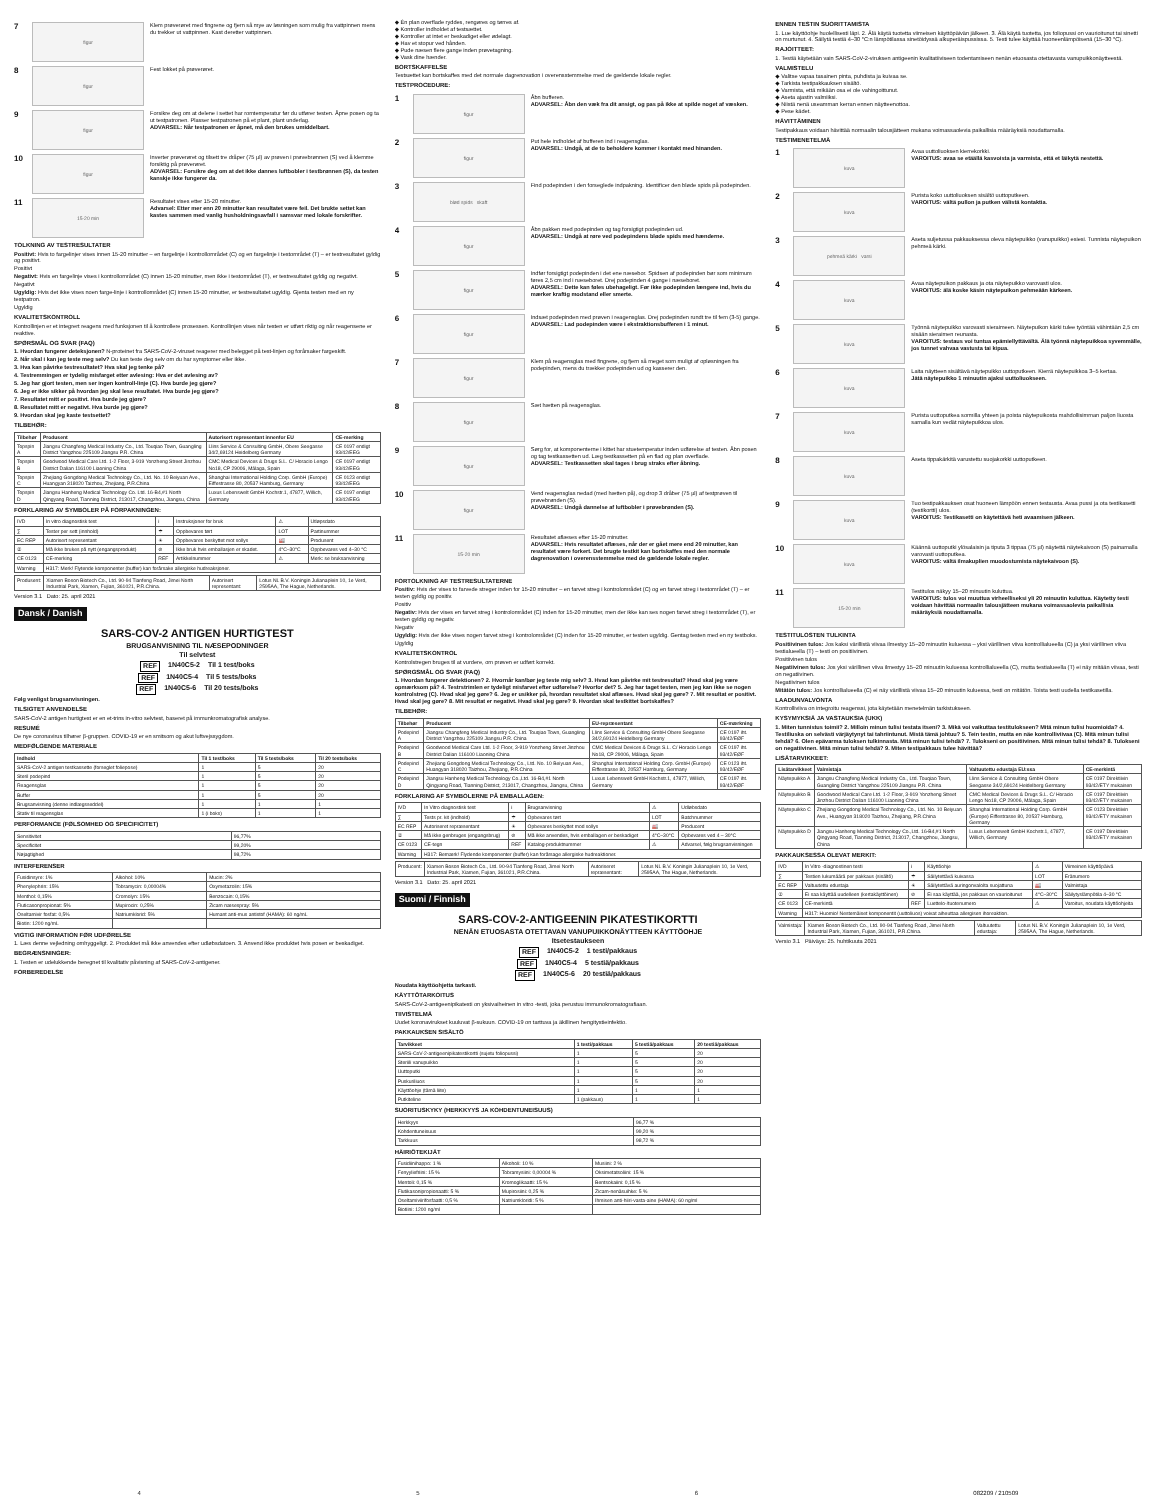7
figur
Klem prøverøret med fingrene og fjern så mye av løsningen som mulig fra vattpinnen mens du trekker ut vattpinnen. Kast deretter vattpinnen.
8
figur
Fest lokket på prøverøret.
9
figur
Forsikre deg om at delene i settet har romtemperatur før du utfører testen. Åpne posen og ta ut testpatronen. Plasser testpatronen på et plant, plant underlag.
ADVARSEL: Når testpatronen er åpnet, må den brukes umiddelbart.
10
figur
Inverter prøverøret og tilsett tre dråper (75 µl) av prøven i prøvebrønnen (S) ved å klemme forsiktig på prøverøret.
ADVARSEL: Forsikre deg om at det ikke dannes luftbobler i testbrønnen (S), da testen kanskje ikke fungerer da.
11
15-20 min
Resultatet vises etter 15-20 minutter.
Advarsel: Etter mer enn 20 minutter kan resultatet være feil. Det brukte settet kan kastes sammen med vanlig husholdningsavfall i samsvar med lokale forskrifter.
TOLKNING AV TESTRESULTATER
Positivt: Hvis to fargelinjer vises innen 15-20 minutter – en fargelinje i kontrollområdet (C) og en fargelinje i testområdet (T) – er testresultatet gyldig og positivt.
Positivt
Negativt: Hvis en fargelinje vises i kontrollområdet (C) innen 15-20 minutter, men ikke i testområdet (T), er testresultatet gyldig og negativt.
Negativt
Ugyldig: Hvis det ikke vises noen farge-linje i kontrollområdet (C) innen 15-20 minutter, er testresultatet ugyldig. Gjenta testen med en ny testpatron.
Ugyldig
KVALITETSKONTROLL
Kontrollinjen er et integrert reagens med funksjonen til å kontrollere prosessen. Kontrollinjen vises når testen er utført riktig og når reagensene er reaktive.
SPØRSMÅL OG SVAR (FAQ)
1. Hvordan fungerer deteksjonen? N-proteinet fra SARS-CoV-2-viruset reagerer med belegget på test-linjen og forårsaker fargeskift.
2. Når skal i kan jeg teste meg selv? Du kan teste deg selv om du har symptomer eller ikke.
3. Hva kan påvirke testresultatet? Hva skal jeg tenke på?
4. Testremmingen er tydelig misfarget etter avlesing: Hva er det avlesing av?
5. Jeg har gjort testen, men ser ingen kontroll-linje (C). Hva burde jeg gjøre?
6. Jeg er ikke sikker på hvordan jeg skal lese resultatet. Hva burde jeg gjøre?
7. Resultatet mitt er positivt. Hva burde jeg gjøre?
8. Resultatet mitt er negativt. Hva burde jeg gjøre?
9. Hvordan skal jeg kaste testsettet?
TILBEHØR:
| Tilbehør | Produsent | Autorisert representant innenfor EU | CE-merking |
| --- | --- | --- | --- |
| Topspin A | Jiangsu Changfeng Medical Industry Co., Ltd. Touqiao Town, Guangling District Yangzhou 225109 Jiangsu P.R. China | Llins Service & Consulting GmbH, Obere Seegasse 34/2,69124 Heidelberg Germany | CE 0197 endigt 93/42/EEG |
| Topspin B | Goodwood Medical Care Ltd. 1-2 Floor, 3-919 Yonzheng Street Jinzhou District Dalian 116100 Liaoning China | CMC Medical Devices & Drugs S.L. C/ Horacio Lengo No18, CP 29006, Málaga, Spain | CE 0197 endigt 93/42/EEG |
| Topspin C | Zhejiang Gongdong Medical Technology Co., Ltd. No. 10 Beiyuan Ave., Huangyan 318020 Taizhou, Zhejiang, P.R.China | Shanghai International Holding Corp. GmbH (Europe) Eiffestrasse 80, 20537 Hamburg, Germany | CE 0123 endigt 93/42/EEG |
| Topspin D | Jiangsu Hanheng Medical Technology Co. Ltd. 16-B4,#1 North Qingyang Road, Tianning District, 213017, Changzhou, Jiangsu, China | Luxus Lebenswelt GmbH Kochstr.1, 47877, Willich, Germany | CE 0197 endigt 93/42/EEG |
FORKLARING AV SYMBOLER PÅ FORPAKNINGEN:
| IVD | In vitro diagnostisk test | i | Instruksjoner for bruk | ⚠ | Utløpsdato |
| ∑ | Tester per sett (innhold) | ☂ | Oppbevares tørt | LOT | Partinummer |
| EC REP | Autorisert representant | ☀ | Oppbevares beskyttet mot sollys | 🏭 | Produsent |
| ② | Må ikke brukes på nytt (engangsprodukt) | ⊘ | Ikke bruk hvis emballasjen er skadet. | 4°C–30°C | Oppbevares ved 4–30 °C |
| CE 0123 | CE-merking | REF | Artikkelnummer | ⚠ | Merk: se bruksanvisning |
| Warning | H317: Merk! Flytende komponenter (buffer) kan forårsake allergiske hudreaksjoner. | | | | |
| Produsent: | Xiamen Boson Biotech Co., Ltd. 90-94 Tianfeng Road, Jimei North Industrial Park, Xiamen, Fujian, 361021, P.R.China. | Autorisert representant: | Lotus NL B.V. Koningin Julianaplein 10, 1e Verd, 2595AA, The Hague, Netherlands. |
Version 3.1 Dato: 25. april 2021
Dansk / Danish
SARS-COV-2 ANTIGEN HURTIGTEST
BRUGSANVISNING TIL NÆSEPODNINGER
Til selvtest
REF 1N40C5-2 Til 1 test/boks
REF 1N40C5-4 Til 5 tests/boks
REF 1N40C5-6 Til 20 tests/boks
Følg venligst brugsanvisningen.
TILSIGTET ANVENDELSE
SARS-CoV-2 antigen hurtigtest er en et-trins in-vitro selvtest, baseret på immunkromatografisk analyse.
RESUMÉ
De nye coronavirus tilhører β-gruppen. COVID-19 er en smitsom og akut luftvejssygdom.
MEDFØLGENDE MATERIALE
| Indhold | Til 1 test/boks | Til 5 tests/boks | Til 20 tests/boks |
| --- | --- | --- | --- |
| SARS-CoV-2 antigen testkassette (forseglet foliepose) | 1 | 5 | 20 |
| Steril podepind | 1 | 5 | 20 |
| Reagensglas | 1 | 5 | 20 |
| Buffer | 1 | 5 | 20 |
| Brugsanvisning (denne indlægsseddel) | 1 | 1 | 1 |
| Stativ til reagensglas | 1 (i boks) | 1 | 1 |
PERFORMANCE (FØLSOMHED OG SPECIFICITET)
| Sensitivitet | 96,77% |
| Specificitet | 99,20% |
| Nøjagtighed | 98,72% |
INTERFERENSER
| Fusidinsyre: 1% | Alkohol: 10% | Mucin: 2% |
| Phenylephrin: 15% | Tobramycin: 0,00004% | Oxymetazolin: 15% |
| Menthol: 0,15% | Cromolyn: 15% | Benzocain: 0,15% |
| Fluticasonpropionat: 5% | Mupirocin: 0,25% | Zicam næsespray: 5% |
| Oseltamivir fosfat: 0,5% | Natriumklorid: 5% | Humant anti-mus antistof (HAMA): 60 ng/mL |
| Biotin: 1200 ng/mL | | |
VIGTIG INFORMATION FØR UDFØRELSE
1. Læs denne vejledning omhyggeligt. 2. Produktet må ikke anvendes efter udløbsdatoen. 3. Anvend ikke produktet hvis posen er beskadiget.
BEGRÆNSNINGER:
1. Testen er udelukkende beregnet til kvalitativ påvisning af SARS-CoV-2-antigener.
FORBEREDELSE
◆ Én plan overflade ryddes, rengøres og tørres af.
◆ Kontroller indholdet af testsættet.
◆ Kontroller at intet er beskadiget eller ødelagt.
◆ Hav et stopur ved hånden.
◆ Pude næsen flere gange inden prøvetagning.
◆ Vask dine hænder.
BORTSKAFFELSE
Testsættet kan bortskaffes med det normale dagrenovation i overensstemmelse med de gældende lokale regler.
TESTPROCEDURE:
1
figur
Åbn bufferen.
ADVARSEL: Åbn den væk fra dit ansigt, og pas på ikke at spilde noget af væsken.
2
figur
Put hele indholdet af bufferen ind i reagensglas.
ADVARSEL: Undgå, at de to beholdere kommer i kontakt med hinanden.
3
blød spids skaft
Find podepinden i den forseglede indpakning. Identificer den bløde spids på podepinden.
4
figur
Åbn pakken med podepinden og tag forsigtigt podepinden ud.
ADVARSEL: Undgå at røre ved podepindens bløde spids med hænderne.
5
figur
Indfør forsigtigt podepinden i det ene næsebor. Spidsen af podepinden bør som minimum føres 2,5 cm ind i næseboret. Drej podepinden 4 gange i næseboret.
ADVARSEL: Dette kan føles ubehageligt. Før ikke podepinden længere ind, hvis du mærker kraftig modstand eller smerte.
6
figur
Indsæt podepinden med prøven i reagensglas. Drej podepinden rundt tre til fem (3-5) gange.
ADVARSEL: Lad podepinden være i ekstraktionsbufferen i 1 minut.
7
figur
Klem på reagensglas med fingrene, og fjern så meget som muligt af opløsningen fra podepinden, mens du trækker podepinden ud og kasserer den.
8
figur
Sæt hætten på reagensglas.
9
figur
Sørg for, at komponenterne i kittet har stuetemperatur inden udførelse af testen. Åbn posen og tag testkassetten ud. Læg testkassetten på en flad og plan overflade.
ADVARSEL: Testkassetten skal tages i brug straks efter åbning.
10
figur
Vend reagensglas nedad (med hætten på), og drop 3 dråber (75 µl) af testprøven til prøvebrønden (S).
ADVARSEL: Undgå dannelse af luftbobler i prøvebrønden (S).
11
15-20 min
Resultatet aflæses efter 15-20 minutter.
ADVARSEL: Hvis resultatet aflæses, når der er gået mere end 20 minutter, kan resultatet være forkert. Det brugte testkit kan bortskaffes med den normale dagrenovation i overensstemmelse med de gældende lokale regler.
FORTOLKNING AF TESTRESULTATERNE
Positiv: Hvis der vises to farvede streger inden for 15-20 minutter – en farvet streg i kontrolområdet (C) og en farvet streg i testområdet (T) – er testen gyldig og positiv.
Positiv
Negativ: Hvis der vises en farvet streg i kontrolområdet (C) inden for 15-20 minutter, men der ikke kan ses nogen farvet streg i testområdet (T), er testen gyldig og negativ.
Negativ
Ugyldig: Hvis der ikke vises nogen farvet streg i kontrolområdet (C) inden for 15-20 minutter, er testen ugyldig. Gentag testen med en ny testboks.
Ugyldig
KVALITETSKONTROL
Kontrolstregen bruges til at vurdere, om prøven er udført korrekt.
SPØRGSMÅL OG SVAR (FAQ)
1. Hvordan fungerer detektionen? 2. Hvornår kan/bør jeg teste mig selv? 3. Hvad kan påvirke mit testresultat? Hvad skal jeg være opmærksom på? 4. Testrstrimlen er tydeligt misfarvet efter udførelse? Hvorfor det? 5. Jeg har taget testen, men jeg kan ikke se nogen kontrolstreg (C). Hvad skal jeg gøre? 6. Jeg er usikker på, hvordan resultatet skal aflæses. Hvad skal jeg gøre? 7. Mit resultat er positivt. Hvad skal jeg gøre? 8. Mit resultat er negativt. Hvad skal jeg gøre? 9. Hvordan skal testkittet bortskaffes?
TILBEHØR:
| Tilbehør | Producent | EU-repræsentant | CE-mærkning |
| --- | --- | --- | --- |
| Podepind A | Jiangsu Changfeng Medical Industry Co., Ltd. Touqiao Town, Guangling District Yangzhou 225109 Jiangsu P.R. China | Llins Service & Consulting GmbH Obere Seegasse 34/2,69124 Heidelberg Germany | CE 0197 iht. 93/42/EØF |
| Podepind B | Goodwood Medical Care Ltd. 1-2 Floor, 3-919 Yonzheng Street Jinzhou District Dalian 116100 Liaoning China | CMC Medical Devices & Drugs S.L. C/ Horacio Lengo No18, CP 29006, Málaga, Spain | CE 0197 iht. 93/42/EØF |
| Podepind C | Zhejiang Gongdong Medical Technology Co., Ltd. No. 10 Beiyuan Ave., Huangyan 318020 Taizhou, Zhejiang, P.R.China | Shanghai International Holding Corp. GmbH (Europe) Eiffestrasse 80, 20537 Hamburg, Germany | CE 0123 iht. 93/42/EØF |
| Podepind D | Jiangsu Hanheng Medical Technology Co.,Ltd. 16-B4,#1 North Qingyang Road, Tianning District, 213017, Changzhou, Jiangsu, China | Luxus Lebenswelt GmbH Kochstr.1, 47877, Willich, Germany | CE 0197 iht. 93/42/EØF |
FORKLARING AF SYMBOLERNE PÅ EMBALLAGEN:
| IVD | In Vitro diagnostisk test | i | Brugsanvisning | ⚠ | Udløbsdato |
| ∑ | Tests pr. kit (indhold) | ☂ | Opbevares tørt | LOT | Batchnummer |
| EC REP | Autoriseret repræsentant | ☀ | Opbevares beskyttet mod sollys | 🏭 | Producent |
| ② | Må ikke genbruges (engangsbrug) | ⊘ | Må ikke anvendes, hvis emballagen er beskadiget | 4°C–30°C | Opbevares ved 4 – 30°C |
| CE 0123 | CE-tegn | REF | Katalog-produktnummer | ⚠ | Advarsel, følg brugsanvisningen |
| Warning | H317: Bemærk! Flydende komponenter (buffer) kan forårsage allergiske hudreaktioner. | | | | |
| Producent: | Xiamen Boson Biotech Co., Ltd. 90-94 Tianfeng Road, Jimei North Industrial Park, Xiamen, Fujian, 361021, P.R.China. | Autoriseret repræsentant: | Lotus NL B.V. Koningin Julianaplein 10, 1e Verd, 2595AA, The Hague, Netherlands. |
Version 3.1 Dato: 25. april 2021
Suomi / Finnish
SARS-COV-2-ANTIGEENIN PIKATESTIKORTTI
NENÄN ETUOSASTA OTETTAVAN VANUPUIKKONÄYTTEEN KÄYTTÖOHJE
Itsetestaukseen
REF 1N40C5-2 1 testi/pakkaus
REF 1N40C5-4 5 testiä/pakkaus
REF 1N40C5-6 20 testiä/pakkaus
Noudata käyttöohjetta tarkasti.
KÄYTTÖTARKOITUS
SARS-CoV-2-antigeenipikatesti on yksivaiheinen in vitro -testi, joka perustuu immunokromatografiaan.
TIIVISTELMÄ
Uudet koronavirukset kuuluvat β-sukuun. COVID-19 on tarttuva ja äkillinen hengitystieinfektio.
PAKKAUKSEN SISÄLTÖ
| Tarvikkeet | 1 testi/pakkaus | 5 testiä/pakkaus | 20 testiä/pakkaus |
| --- | --- | --- | --- |
| SARS-CoV-2-antigeenipikatestikortti (sujetu foliopussi) | 1 | 5 | 20 |
| Steriili vanupuikko | 1 | 5 | 20 |
| Uuttoputki | 1 | 5 | 20 |
| Puskuriliuos | 1 | 5 | 20 |
| Käyttöohje (tämä liite) | 1 | 1 | 1 |
| Putkiteline | 1 (pakkaus) | 1 | 1 |
SUORITUSKYKY (HERKKYYS JA KOHDENTUNEISUUS)
| Herkkyys | 96,77 % |
| Kohdentuneisuus | 99,20 % |
| Tarkkuus | 98,72 % |
HÄIRIÖTEKIJÄT
| Fusidiinihappo: 1 % | Alkoholi: 10 % | Musiini: 2 % |
| Fenyyliefriini: 15 % | Tobramysiini: 0,00004 % | Oksimetatsoliini: 15 % |
| Mentoli: 0,15 % | Kromoglikaatti: 15 % | Bentsokaiini: 0,15 % |
| Flutikasonipropionaatti: 5 % | Mupirosiini: 0,25 % | Zicam-nenäsuihke: 5 % |
| Oseltamiviirifosfaatti: 0,5 % | Natriumkloridi: 5 % | Ihmisen anti-hiiri-vasta-aine (HAMA): 60 ng/ml |
| Biotiini: 1200 ng/ml | | |
ENNEN TESTIN SUORITTAMISTA
1. Lue käyttöohje huolellisesti läpi. 2. Älä käytä tuotetta viimeisen käyttöpäivän jälkeen. 3. Älä käytä tuotetta, jos foliopussi on vaurioitunut tai sinetti on murtunut. 4. Säilytä testiä 4–30 °C:n lämpötilassa sinetöidyssä alkuperäispussissa. 5. Testi tulee käyttää huoneenlämpöisenä (15–30 °C).
RAJOITTEET:
1. Testiä käytetään vain SARS-CoV-2-viruksen antigeenin kvalitatiiviseen todentamiseen nenän etuosasta otettavasta vanupuikkonäytteestä.
VALMISTELU
◆ Valitse vapaa tasainen pinta, puhdista ja kuivaa se.
◆ Tarkista testipakkauksen sisältö.
◆ Varmista, että mikään osa ei ole vahingoittunut.
◆ Aseta ajastin valmiiksi.
◆ Niistä nenä useamman kerran ennen näytteenottoa.
◆ Pese kädet.
HÄVITTÄMINEN
Testipakkaus voidaan hävittää normaalin talousjätteen mukana voimassaolevia paikallisia määräyksiä noudattamalla.
TESTIMENETELMÄ
1
kuva
Avaa uuttoliuoksen kierrekorkki.
VAROITUS: avaa se etäällä kasvoista ja varmista, että et läikytä nestettä.
2
kuva
Purista koko uuttoliuoksen sisältö uuttoputkeen.
VAROITUS: vältä pullon ja putken välistä kontaktia.
3
pehmeä kärki varsi
Aseta suljetussa pakkauksessa oleva näytepuikko (vanupuikko) esiesi. Tunnista näytepuikon pehmeä kärki.
4
kuva
Avaa näytepuikon pakkaus ja ota näytepuikko varovasti ulos.
VAROITUS: älä koske käsin näytepuikon pehmeään kärkeen.
5
kuva
Työnnä näytepuikko varovasti sieraimeen. Näytepuikon kärki tulee työntää vähintään 2,5 cm sisään sieraimen reunasta.
VAROITUS: testaus voi tuntua epämiellyttävältä. Älä työnnä näytepuikkoa syvemmälle, jos tunnet vahvaa vastusta tai kipua.
6
kuva
Laita näytteen sisältävä näytepuikko uuttoputkeen. Kierrä näytepuikkoa 3–5 kertaa.
Jätä näytepuikko 1 minuutin ajaksi uuttoliuokseen.
7
kuva
Purista uuttoputkea sormilla yhteen ja poista näytepuikosta mahdollisimman paljon liuosta samalla kun vedät näytepuikkoa ulos.
8
kuva
Aseta tippakärkitä varustettu suojakorkki uuttoputkeen.
9
kuva
Tuo testipakkauksen osat huoneen lämpöön ennen testausta. Avaa pussi ja ota testikasetti (testikortti) ulos.
VAROITUS: Testikasetti on käytettävä heti avaamisen jälkeen.
10
kuva
Käännä uuttoputki ylösalaisin ja tiputa 3 tippaa (75 µl) näytettä näytekaivoon (S) painamalla varovasti uuttoputkea.
VAROITUS: vältä ilmakuplien muodostumista näytekaivoon (S).
11
15-20 min
Testitulos näkyy 15–20 minuutin kuluttua.
VAROITUS: tulos voi muuttua virheelliseksi yli 20 minuutin kuluttua. Käytetty testi voidaan hävittää normaalin talousjätteen mukana voimassaolevia paikallisia määräyksiä noudattamalla.
TESTITULOSTEN TULKINTA
Positiivinen tulos: Jos kaksi värillistä viivaa ilmestyy 15–20 minuutin kuluessa – yksi värillinen viiva kontrollialueella (C) ja yksi värillinen viiva testialueella (T) – testi on positiivinen.
Positiivinen tulos
Negatiivinen tulos: Jos yksi värillinen viiva ilmestyy 15–20 minuutin kuluessa kontrollialueella (C), mutta testialueella (T) ei näy mitään viivaa, testi on negatiivinen.
Negatiivinen tulos
Mitätön tulos: Jos kontrollialueella (C) ei näy värillistä viivaa 15–20 minuutin kuluessa, testi on mitätön. Toista testi uudella testikasetilla.
LAADUNVALVONTA
Kontrolliviiva on integroitu reagenssi, jota käytetään menetelmän tarkistukseen.
KYSYMYKSIÄ JA VASTAUKSIA (UKK)
1. Miten tunnistus toimii? 2. Milloin minun tulisi testata itseni? 3. Mikä voi vaikuttaa testitulokseen? Mitä minun tulisi huomioida? 4. Testiliuska on selvästi värjäytynyt tai tahriintunut. Mistä tämä johtuu? 5. Tein testin, mutta en näe kontrolliviivaa (C). Mitä minun tulisi tehdä? 6. Olen epävarma tuloksen tulkinnasta. Mitä minun tulisi tehdä? 7. Tulokseni on positiivinen. Mitä minun tulisi tehdä? 8. Tulokseni on negatiivinen. Mitä minun tulisi tehdä? 9. Miten testipakkaus tulee hävittää?
LISÄTARVIKKEET:
| Lisätarvikkeet | Valmistaja | Valtuutettu edustaja EU:ssa | CE-merkintä |
| --- | --- | --- | --- |
| Näytepuikko A | Jiangsu Changfeng Medical Industry Co., Ltd. Touqiao Town, Guangling District Yangzhou 225109 Jiangsu P.R. China | Llins Service & Consulting GmbH Obere Seegasse 34/2,69124 Heidelberg Germany | CE 0197 Direktiivin 93/42/ETY mukaisen |
| Näytepuikko B | Goodwood Medical Care Ltd. 1-2 Floor, 3-919 Yonzheng Street Jinzhou District Dalian 116100 Liaoning China | CMC Medical Devices & Drugs S.L. C/ Horacio Lengo No18, CP 29006, Málaga, Spain | CE 0197 Direktiivin 93/42/ETY mukaisen |
| Näytepuikko C | Zhejiang Gongdong Medical Technology Co., Ltd. No. 10 Beiyuan Ave., Huangyan 318020 Taizhou, Zhejiang, P.R.China | Shanghai International Holding Corp. GmbH (Europe) Eiffestrasse 80, 20537 Hamburg, Germany | CE 0123 Direktiivin 93/42/ETY mukaisen |
| Näytepuikko D | Jiangsu Hanheng Medical Technology Co.,Ltd. 16-B4,#1 North Qingyang Road, Tianning District, 213017, Changzhou, Jiangsu, China | Luxus Lebenswelt GmbH Kochstr.1, 47877, Willich, Germany | CE 0197 Direktiivin 93/42/ETY mukaisen |
PAKKAUKSESSA OLEVAT MERKIT:
| IVD | In Vitro -diagnostinen testi | i | Käyttöohje | ⚠ | Viimeinen käyttöpäivä |
| ∑ | Testien lukumäärä per pakkaus (sisältö) | ☂ | Säilytettävä kuivassa | LOT | Eränumero |
| EC REP | Valtuutettu edustaja | ☀ | Säilytettävä auringonvalolta suojattuna | 🏭 | Valmistaja |
| ② | Ei saa käyttää uudelleen (kertakäyttöinen) | ⊘ | Ei saa käyttää, jos pakkaus on vaurioitunut | 4°C–30°C | Säilytyslämpötila 4–30 °C |
| CE 0123 | CE-merkintä | REF | Luettelo-/tuotenumero | ⚠ | Varoitus, noudata käyttöohjeita |
| Warning | H317: Huomio! Nestemäiset komponentit (uuttoliuos) voivat aiheuttaa allergisen ihoreaktion. | | | | |
| Valmistaja: | Xiamen Boson Biotech Co., Ltd. 90-94 Tianfeng Road, Jimei North Industrial Park, Xiamen, Fujian, 361021, P.R.China. | Valtuutettu edustaja: | Lotus NL B.V. Koningin Julianaplein 10, 1e Verd, 2595AA, The Hague, Netherlands. |
Versio 3.1 Päiväys: 25. huhtikuuta 2021
4 5 6 082209 / 210509